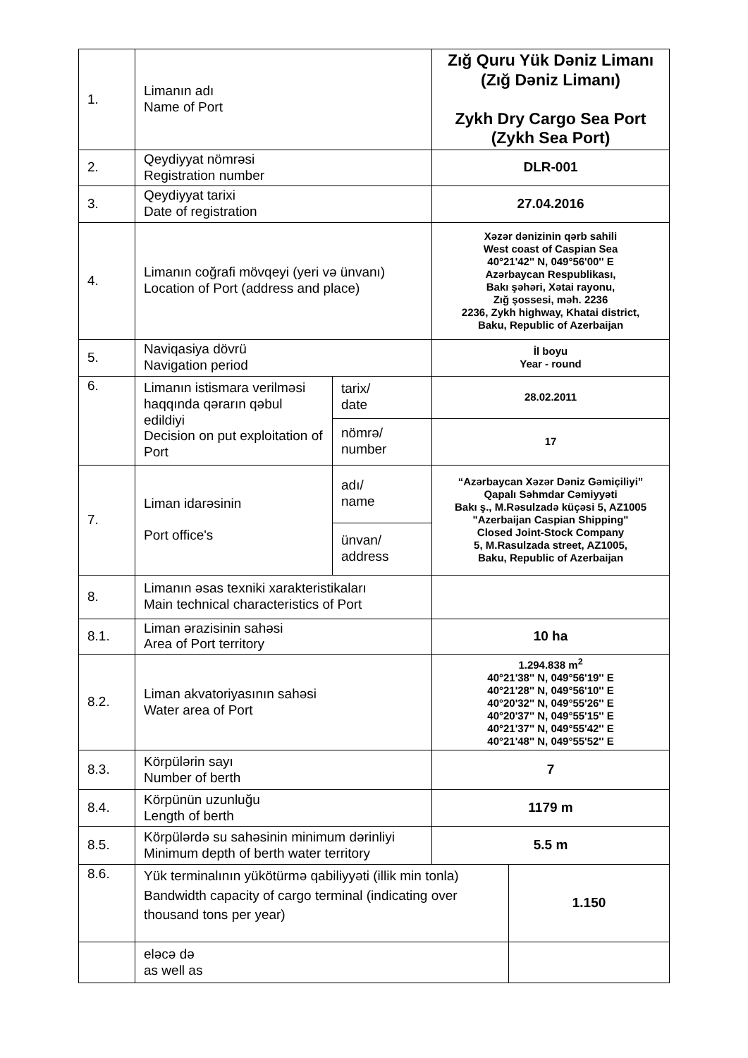| 1. | Limanın adı Name of Port | | Zığ Quru Yük Dəniz Limanı (Zığ Dəniz Limanı) Zykh Dry Cargo Sea Port (Zykh Sea Port) | |
| 2. | Qeydiyyat nömrəsi Registration number | | DLR-001 | |
| 3. | Qeydiyyat tarixi Date of registration | | 27.04.2016 | |
| 4. | Limanın coğrafi mövqeyi (yeri və ünvanı) Location of Port (address and place) | | Xəzər dənizinin qərb sahili West coast of Caspian Sea 40°21'42'' N, 049°56'00'' E Azərbaycan Respublikası, Bakı şəhəri, Xətai rayonu, Zığ şossesi, məh. 2236 2236, Zykh highway, Khatai district, Baku, Republic of Azerbaijan | |
| 5. | Naviqasiya dövrü Navigation period | | İl boyu Year - round | |
| 6. | Limanın istismara verilməsi haqqında qərarın qəbul edildiyi Decision on put exploitation of Port | tarix/ date | 28.02.2011 | |
| | | nömrə/ number | 17 | |
| 7. | Liman idarəsinin Port office's | adı/ name | “Azərbaycan Xəzər Dəniz Gəmiçiliyi” Qapalı Səhmdar Cəmiyyəti Bakı ş., M.Rəsulzadə küçəsi 5, AZ1005 "Azerbaijan Caspian Shipping" Closed Joint-Stock Company 5, M.Rasulzada street, AZ1005, Baku, Republic of Azerbaijan | |
| | | ünvan/ address | | |
| 8. | Limanın əsas texniki xarakteristikaları Main technical characteristics of Port | | | |
| 8.1. | Liman ərazisinin sahəsi Area of Port territory | | 10 ha | |
| 8.2. | Liman akvatoriyasının sahəsi Water area of Port | | 1.294.838 m<sup>2</sup> 40°21'38'' N, 049°56'19'' E 40°21'28'' N, 049°56'10'' E 40°20'32'' N, 049°55'26'' E 40°20'37'' N, 049°55'15'' E 40°21'37'' N, 049°55'42'' E 40°21'48'' N, 049°55'52'' E | |
| 8.3. | Körpülərin sayı Number of berth | | 7 | |
| 8.4. | Körpünün uzunluğu Length of berth | | 1179 m | |
| 8.5. | Körpülərdə su sahəsinin minimum dərinliyi Minimum depth of berth water territory | | 5.5 m | |
| 8.6. | Yük terminalının yükötürmə qabiliyyəti (illik min tonla) Bandwidth capacity of cargo terminal (indicating over thousand tons per year) | | | 1.150 |
| | eləcə də as well as | | | |